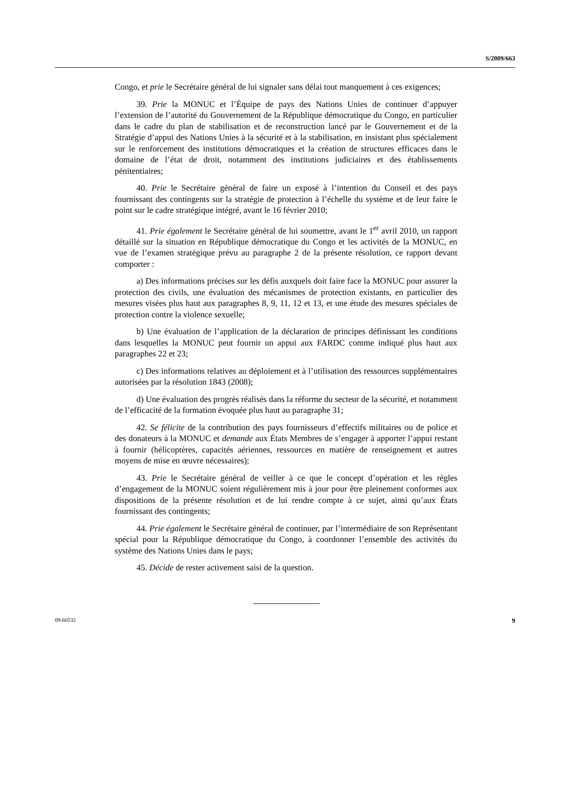S/2009/663
Congo, et prie le Secrétaire général de lui signaler sans délai tout manquement à ces exigences;
39. Prie la MONUC et l’Équipe de pays des Nations Unies de continuer d’appuyer l’extension de l’autorité du Gouvernement de la République démocratique du Congo, en particulier dans le cadre du plan de stabilisation et de reconstruction lancé par le Gouvernement et de la Stratégie d’appui des Nations Unies à la sécurité et à la stabilisation, en insistant plus spécialement sur le renforcement des institutions démocratiques et la création de structures efficaces dans le domaine de l’état de droit, notamment des institutions judiciaires et des établissements pénitentiaires;
40. Prie le Secrétaire général de faire un exposé à l’intention du Conseil et des pays fournissant des contingents sur la stratégie de protection à l’échelle du système et de leur faire le point sur le cadre stratégique intégré, avant le 16 février 2010;
41. Prie également le Secrétaire général de lui soumettre, avant le 1<sup>er</sup> avril 2010, un rapport détaillé sur la situation en République démocratique du Congo et les activités de la MONUC, en vue de l’examen stratégique prévu au paragraphe 2 de la présente résolution, ce rapport devant comporter :
a) Des informations précises sur les défis auxquels doit faire face la MONUC pour assurer la protection des civils, une évaluation des mécanismes de protection existants, en particulier des mesures visées plus haut aux paragraphes 8, 9, 11, 12 et 13, et une étude des mesures spéciales de protection contre la violence sexuelle;
b) Une évaluation de l’application de la déclaration de principes définissant les conditions dans lesquelles la MONUC peut fournir un appui aux FARDC comme indiqué plus haut aux paragraphes 22 et 23;
c) Des informations relatives au déploiement et à l’utilisation des ressources supplémentaires autorisées par la résolution 1843 (2008);
d) Une évaluation des progrès réalisés dans la réforme du secteur de la sécurité, et notamment de l’efficacité de la formation évoquée plus haut au paragraphe 31;
42. Se félicite de la contribution des pays fournisseurs d’effectifs militaires ou de police et des donateurs à la MONUC et demande aux États Membres de s’engager à apporter l’appui restant à fournir (hélicoptères, capacités aériennes, ressources en matière de renseignement et autres moyens de mise en œuvre nécessaires);
43. Prie le Secrétaire général de veiller à ce que le concept d’opération et les règles d’engagement de la MONUC soient régulièrement mis à jour pour être pleinement conformes aux dispositions de la présente résolution et de lui rendre compte à ce sujet, ainsi qu’aux États fournissant des contingents;
44. Prie également le Secrétaire général de continuer, par l’intermédiaire de son Représentant spécial pour la République démocratique du Congo, à coordonner l’ensemble des activités du système des Nations Unies dans le pays;
45. Décide de rester activement saisi de la question.
09-66532 9